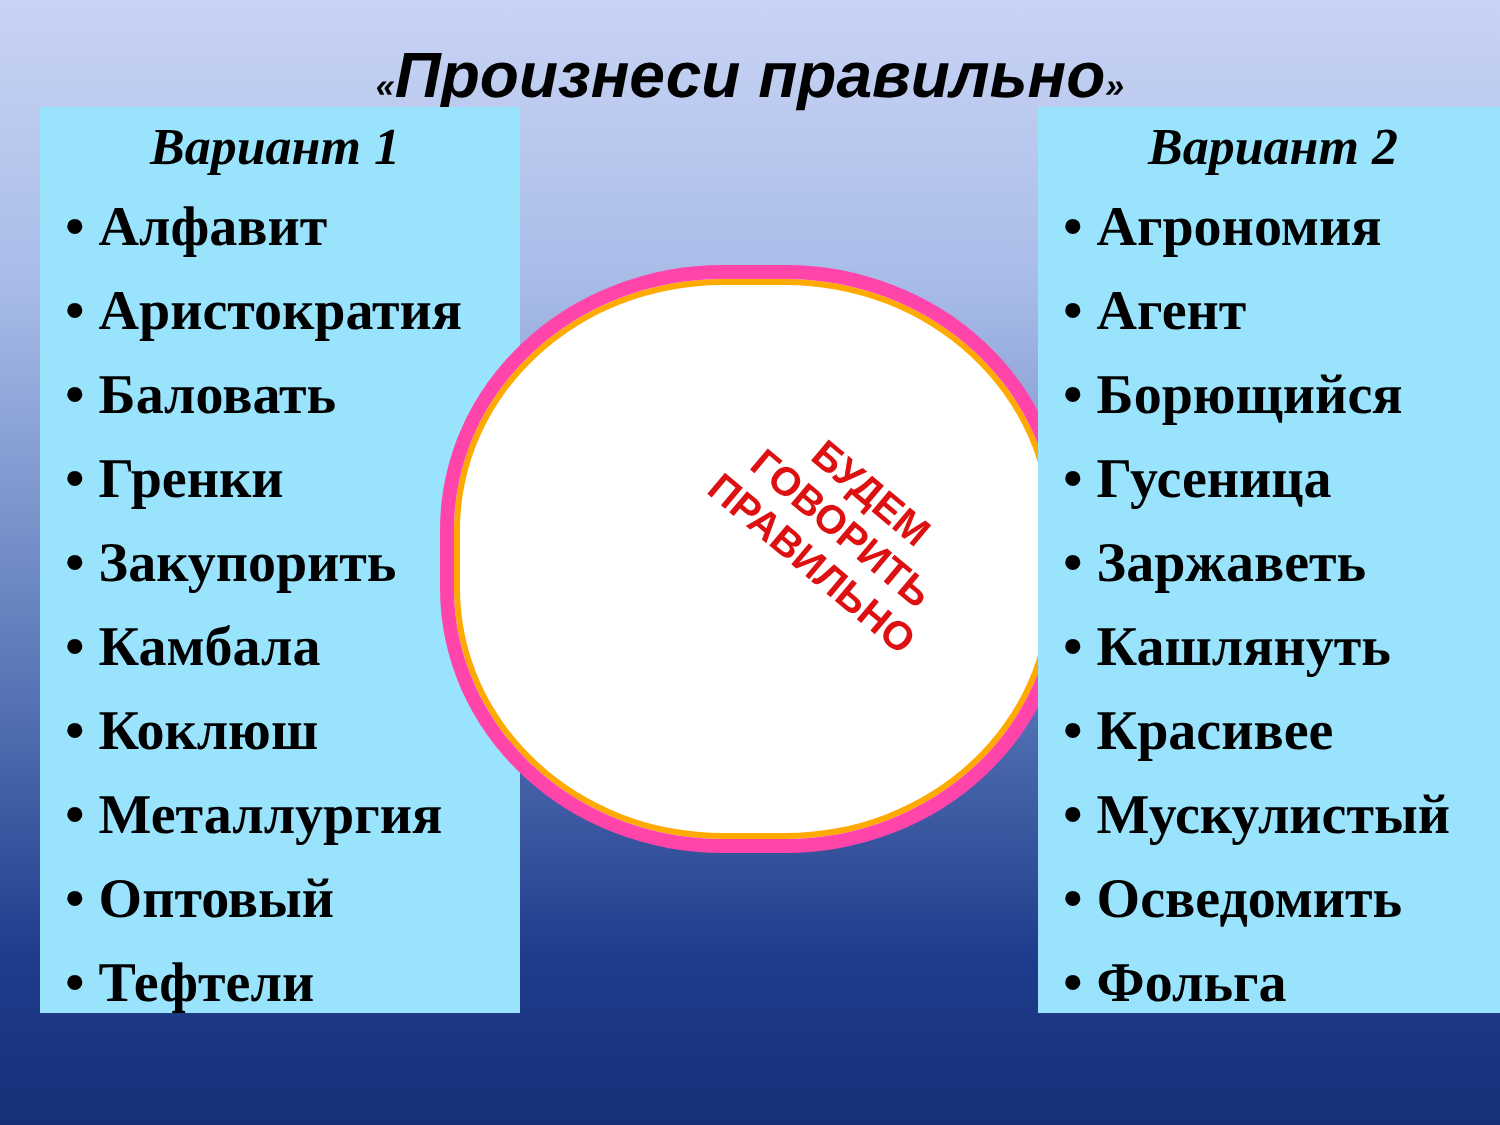«Произнеси правильно»
Вариант 1
• Алфавит
• Аристократия
• Баловать
• Гренки
• Закупорить
• Камбала
• Коклюш
• Металлургия
• Оптовый
• Тефтели
БУДЕМ
ГОВОРИТЬ
ПРАВИЛЬНО
Вариант 2
• Агрономия
• Агент
• Борющийся
• Гусеница
• Заржаветь
• Кашлянуть
• Красивее
• Мускулистый
• Осведомить
• Фольга